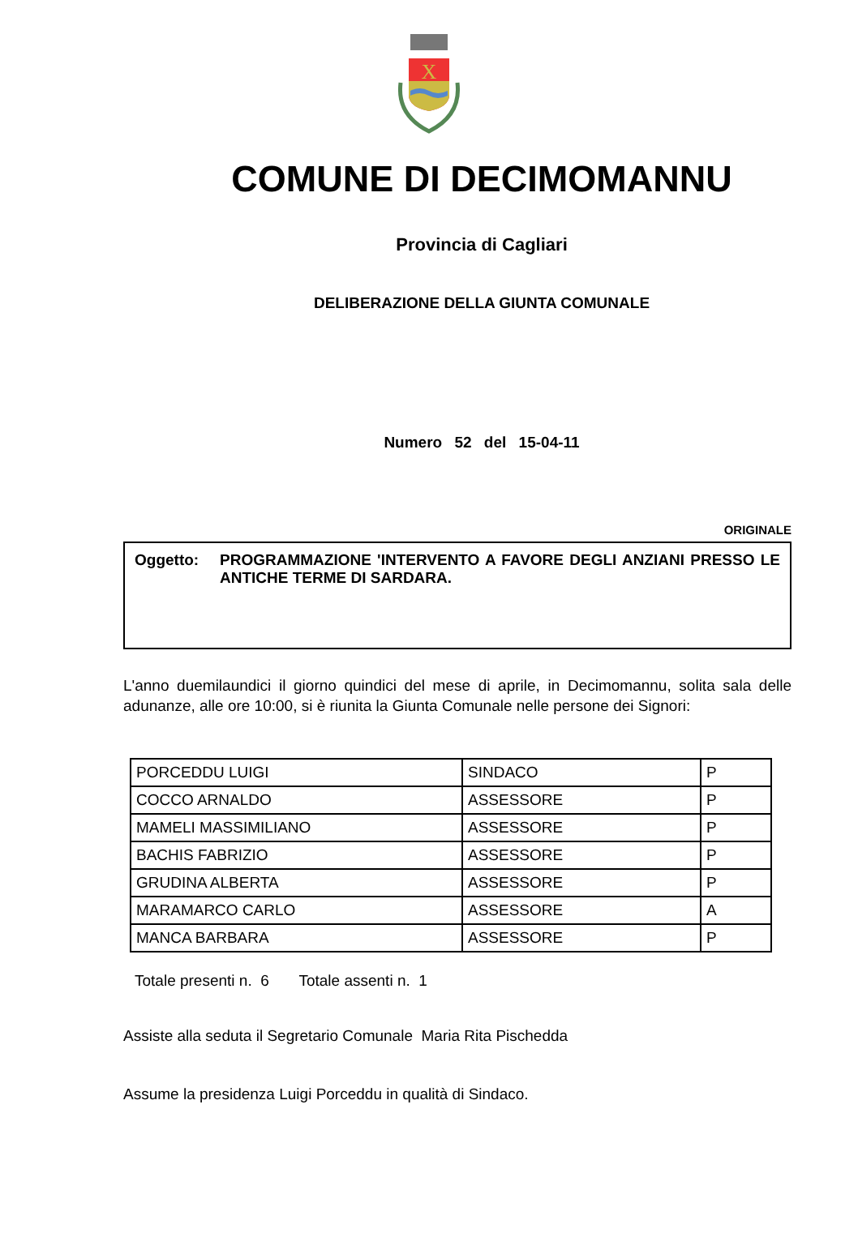X
COMUNE DI DECIMOMANNU
Provincia di Cagliari
DELIBERAZIONE DELLA GIUNTA COMUNALE
Numero 52 del 15-04-11
ORIGINALE
Oggetto: PROGRAMMAZIONE 'INTERVENTO A FAVORE DEGLI ANZIANI PRESSO LE ANTICHE TERME DI SARDARA.
L'anno duemilaundici il giorno quindici del mese di aprile, in Decimomannu, solita sala delle adunanze, alle ore 10:00, si è riunita la Giunta Comunale nelle persone dei Signori:
| PORCEDDU LUIGI | SINDACO | P |
| COCCO ARNALDO | ASSESSORE | P |
| MAMELI MASSIMILIANO | ASSESSORE | P |
| BACHIS FABRIZIO | ASSESSORE | P |
| GRUDINA ALBERTA | ASSESSORE | P |
| MARAMARCO CARLO | ASSESSORE | A |
| MANCA BARBARA | ASSESSORE | P |
Totale presenti n. 6 Totale assenti n. 1
Assiste alla seduta il Segretario Comunale Maria Rita Pischedda
Assume la presidenza Luigi Porceddu in qualità di Sindaco.